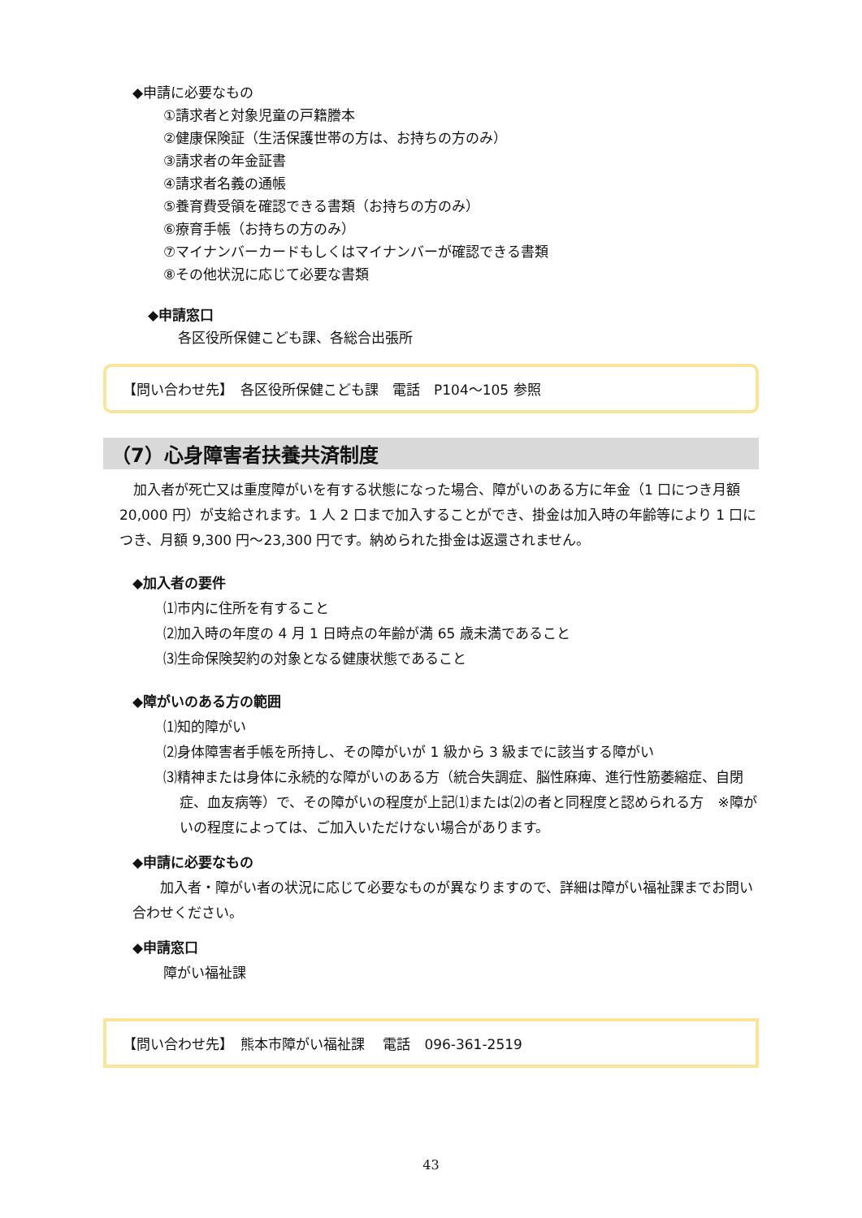◆申請に必要なもの
①請求者と対象児童の戸籍謄本
②健康保険証（生活保護世帯の方は、お持ちの方のみ）
③請求者の年金証書
④請求者名義の通帳
⑤養育費受領を確認できる書類（お持ちの方のみ）
⑥療育手帳（お持ちの方のみ）
⑦マイナンバーカードもしくはマイナンバーが確認できる書類
⑧その他状況に応じて必要な書類
◆申請窓口
各区役所保健こども課、各総合出張所
【問い合わせ先】　各区役所保健こども課　電話　P104～105 参照
（7）心身障害者扶養共済制度
加入者が死亡又は重度障がいを有する状態になった場合、障がいのある方に年金（1 口につき月額 20,000 円）が支給されます。1 人 2 口まで加入することができ、掛金は加入時の年齢等により 1 口につき、月額 9,300 円～23,300 円です。納められた掛金は返還されません。
◆加入者の要件
⑴市内に住所を有すること
⑵加入時の年度の 4 月 1 日時点の年齢が満 65 歳未満であること
⑶生命保険契約の対象となる健康状態であること
◆障がいのある方の範囲
⑴知的障がい
⑵身体障害者手帳を所持し、その障がいが 1 級から 3 級までに該当する障がい
⑶精神または身体に永続的な障がいのある方（統合失調症、脳性麻痺、進行性筋萎縮症、自閉症、血友病等）で、その障がいの程度が上記⑴または⑵の者と同程度と認められる方　※障がいの程度によっては、ご加入いただけない場合があります。
◆申請に必要なもの
加入者・障がい者の状況に応じて必要なものが異なりますので、詳細は障がい福祉課までお問い合わせください。
◆申請窓口
障がい福祉課
【問い合わせ先】　熊本市障がい福祉課　 電話　096-361-2519
43